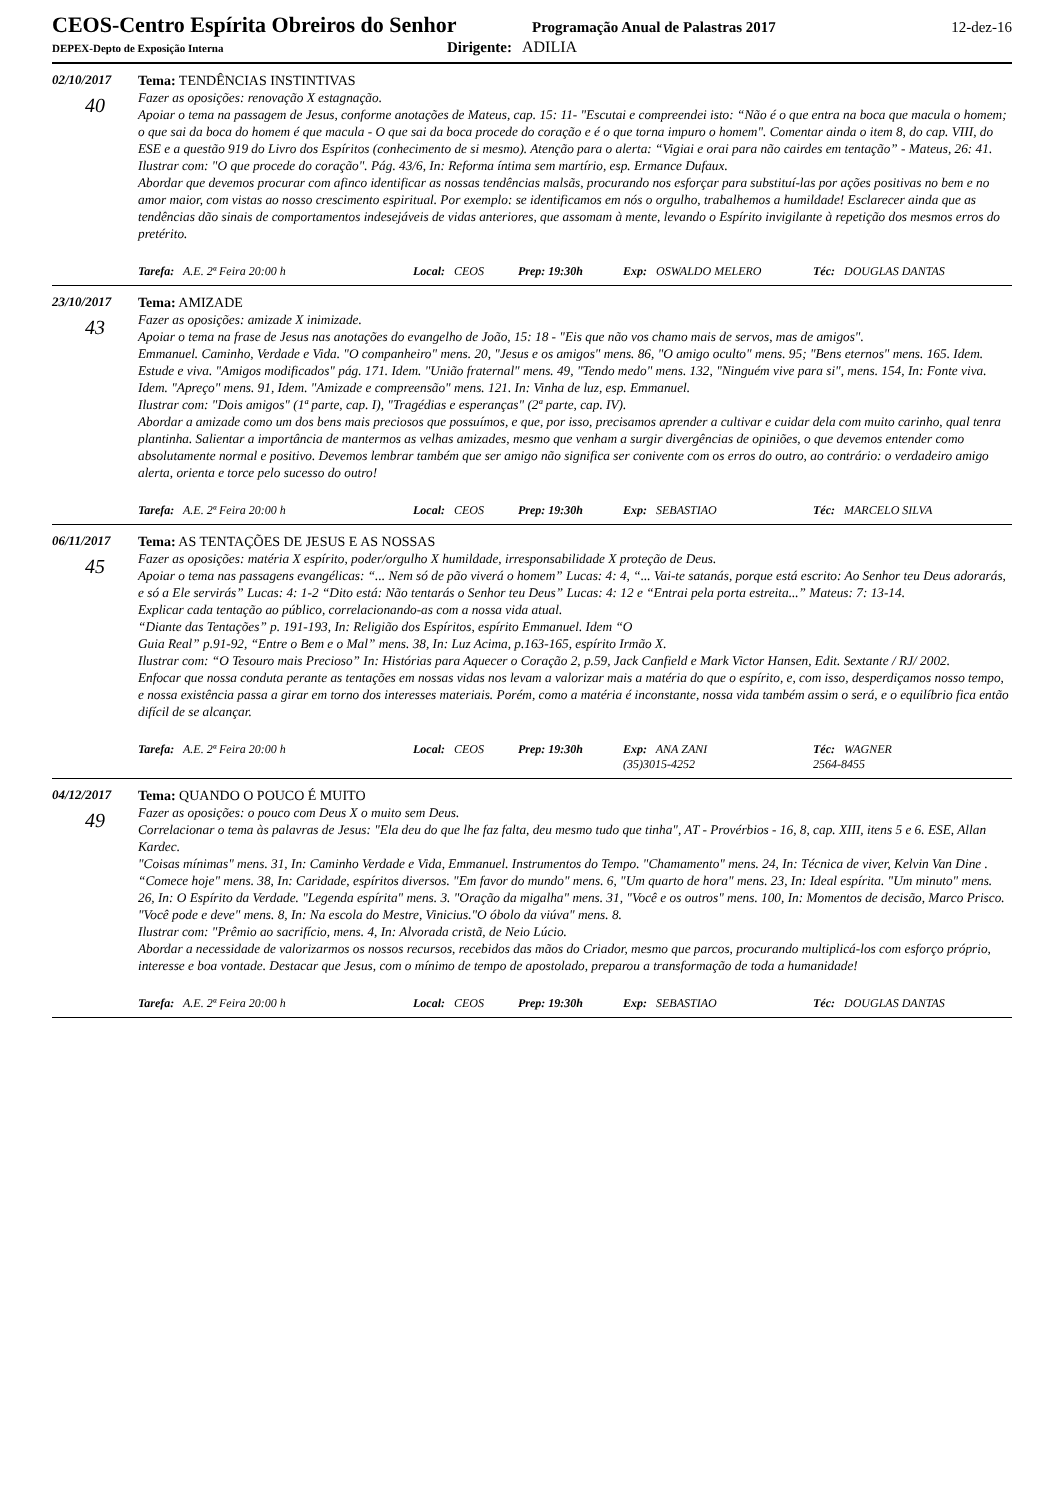CEOS-Centro Espírita Obreiros do Senhor
Programação Anual de Palastras 2017 12-dez-16
DEPEX-Depto de Exposição Interna
Dirigente: ADILIA
02/10/2017
40
Tema: TENDÊNCIAS INSTINTIVAS
Fazer as oposições: renovação X estagnação.
Apoiar o tema na passagem de Jesus, conforme anotações de Mateus, cap. 15: 11- "Escutai e compreendei isto: “Não é o que entra na boca que macula o homem; o que sai da boca do homem é que macula - O que sai da boca procede do coração e é o que torna impuro o homem". Comentar ainda o item 8, do cap. VIII, do ESE e a questão 919 do Livro dos Espíritos (conhecimento de si mesmo). Atenção para o alerta: “Vigiai e orai para não cairdes em tentação” - Mateus, 26: 41.
Ilustrar com: "O que procede do coração". Pág. 43/6, In: Reforma íntima sem martírio, esp. Ermance Dufaux.
Abordar que devemos procurar com afinco identificar as nossas tendências malsãs, procurando nos esforçar para substituí-las por ações positivas no bem e no amor maior, com vistas ao nosso crescimento espiritual. Por exemplo: se identificamos em nós o orgulho, trabalhemos a humildade! Esclarecer ainda que as tendências dão sinais de comportamentos indesejáveis de vidas anteriores, que assomam à mente, levando o Espírito invigilante à repetição dos mesmos erros do pretérito.
Tarefa: A.E. 2ª Feira 20:00 h Local: CEOS Prep: 19:30h Exp: OSWALDO MELERO Téc: DOUGLAS DANTAS
23/10/2017
43
Tema: AMIZADE
Fazer as oposições: amizade X inimizade.
Apoiar o tema na frase de Jesus nas anotações do evangelho de João, 15: 18 - "Eis que não vos chamo mais de servos, mas de amigos".
Emmanuel. Caminho, Verdade e Vida. "O companheiro" mens. 20, "Jesus e os amigos" mens. 86, "O amigo oculto" mens. 95; "Bens eternos" mens. 165. Idem. Estude e viva. "Amigos modificados" pág. 171. Idem. "União fraternal" mens. 49, "Tendo medo" mens. 132, "Ninguém vive para si", mens. 154, In: Fonte viva. Idem. "Apreço" mens. 91, Idem. "Amizade e compreensão" mens. 121. In: Vinha de luz, esp. Emmanuel.
Ilustrar com: "Dois amigos" (1ª parte, cap. I), "Tragédias e esperanças" (2ª parte, cap. IV).
Abordar a amizade como um dos bens mais preciosos que possuímos, e que, por isso, precisamos aprender a cultivar e cuidar dela com muito carinho, qual tenra plantinha. Salientar a importância de mantermos as velhas amizades, mesmo que venham a surgir divergências de opiniões, o que devemos entender como absolutamente normal e positivo. Devemos lembrar também que ser amigo não significa ser conivente com os erros do outro, ao contrário: o verdadeiro amigo alerta, orienta e torce pelo sucesso do outro!
Tarefa: A.E. 2ª Feira 20:00 h Local: CEOS Prep: 19:30h Exp: SEBASTIAO Téc: MARCELO SILVA
06/11/2017
45
Tema: AS TENTAÇÕES DE JESUS E AS NOSSAS
Fazer as oposições: matéria X espírito, poder/orgulho X humildade, irresponsabilidade X proteção de Deus.
Apoiar o tema nas passagens evangélicas: “... Nem só de pão viverá o homem” Lucas: 4: 4, “... Vai-te satanás, porque está escrito: Ao Senhor teu Deus adorarás, e só a Ele servirás” Lucas: 4: 1-2 “Dito está: Não tentarás o Senhor teu Deus” Lucas: 4: 12 e “Entrai pela porta estreita...” Mateus: 7: 13-14.
Explicar cada tentação ao público, correlacionando-as com a nossa vida atual.
“Diante das Tentações” p. 191-193, In: Religião dos Espíritos, espírito Emmanuel. Idem “O
Guia Real” p.91-92, “Entre o Bem e o Mal” mens. 38, In: Luz Acima, p.163-165, espírito Irmão X.
Ilustrar com: “O Tesouro mais Precioso” In: Histórias para Aquecer o Coração 2, p.59, Jack Canfield e Mark Victor Hansen, Edit. Sextante / RJ/ 2002.
Enfocar que nossa conduta perante as tentações em nossas vidas nos levam a valorizar mais a matéria do que o espírito, e, com isso, desperdiçamos nosso tempo, e nossa existência passa a girar em torno dos interesses materiais. Porém, como a matéria é inconstante, nossa vida também assim o será, e o equilíbrio fica então difícil de se alcançar.
Tarefa: A.E. 2ª Feira 20:00 h Local: CEOS Prep: 19:30h Exp: ANA ZANI
(35)3015-4252 Téc: WAGNER
2564-8455
04/12/2017
49
Tema: QUANDO O POUCO É MUITO
Fazer as oposições: o pouco com Deus X o muito sem Deus.
Correlacionar o tema às palavras de Jesus: "Ela deu do que lhe faz falta, deu mesmo tudo que tinha", AT - Provérbios - 16, 8, cap. XIII, itens 5 e 6. ESE, Allan Kardec.
"Coisas mínimas" mens. 31, In: Caminho Verdade e Vida, Emmanuel. Instrumentos do Tempo. "Chamamento" mens. 24, In: Técnica de viver, Kelvin Van Dine . “Comece hoje" mens. 38, In: Caridade, espíritos diversos. "Em favor do mundo" mens. 6, "Um quarto de hora" mens. 23, In: Ideal espírita. "Um minuto" mens. 26, In: O Espírito da Verdade. "Legenda espírita" mens. 3. "Oração da migalha" mens. 31, "Você e os outros" mens. 100, In: Momentos de decisão, Marco Prisco. "Você pode e deve" mens. 8, In: Na escola do Mestre, Vinicius."O óbolo da viúva" mens. 8.
Ilustrar com: "Prêmio ao sacrifício, mens. 4, In: Alvorada cristã, de Neio Lúcio.
Abordar a necessidade de valorizarmos os nossos recursos, recebidos das mãos do Criador, mesmo que parcos, procurando multiplicá-los com esforço próprio, interesse e boa vontade. Destacar que Jesus, com o mínimo de tempo de apostolado, preparou a transformação de toda a humanidade!
Tarefa: A.E. 2ª Feira 20:00 h Local: CEOS Prep: 19:30h Exp: SEBASTIAO Téc: DOUGLAS DANTAS